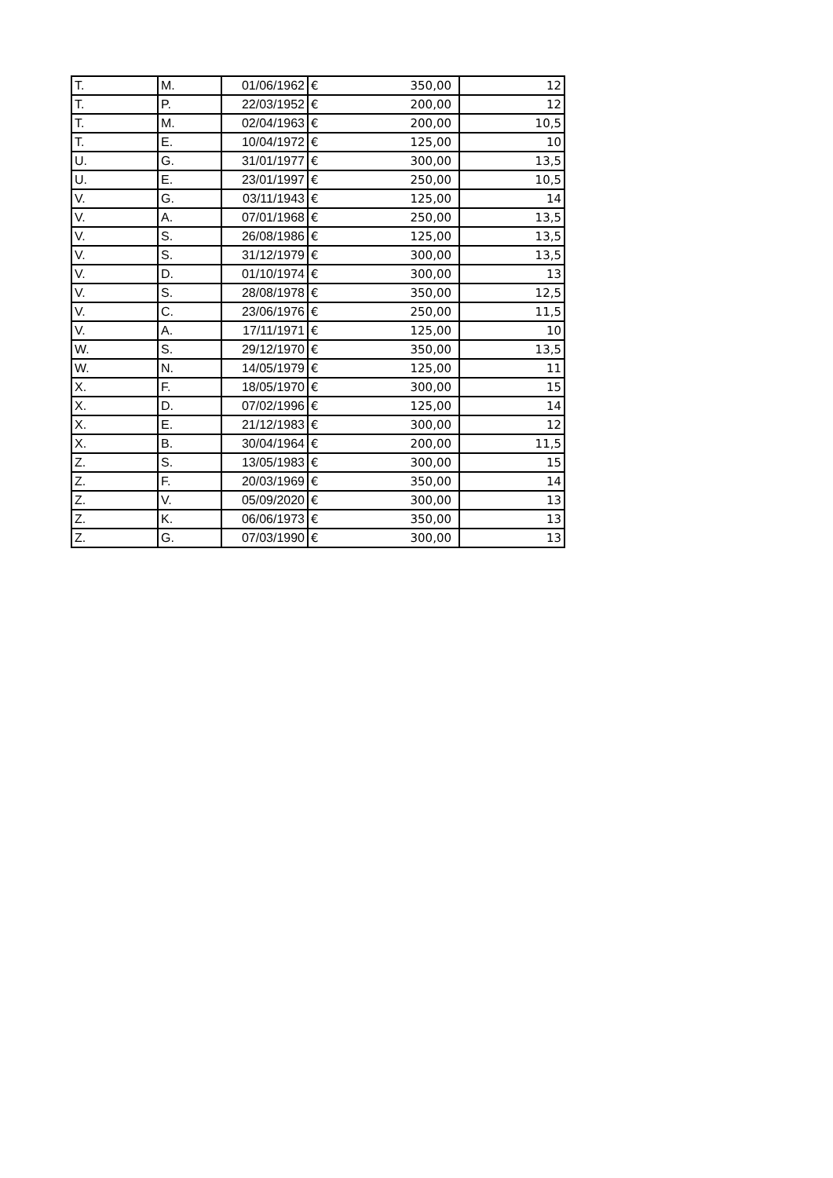| T. | M. | 01/06/1962 | € 350,00 | 12 |
| T. | P. | 22/03/1952 | € 200,00 | 12 |
| T. | M. | 02/04/1963 | € 200,00 | 10,5 |
| T. | E. | 10/04/1972 | € 125,00 | 10 |
| U. | G. | 31/01/1977 | € 300,00 | 13,5 |
| U. | E. | 23/01/1997 | € 250,00 | 10,5 |
| V. | G. | 03/11/1943 | € 125,00 | 14 |
| V. | A. | 07/01/1968 | € 250,00 | 13,5 |
| V. | S. | 26/08/1986 | € 125,00 | 13,5 |
| V. | S. | 31/12/1979 | € 300,00 | 13,5 |
| V. | D. | 01/10/1974 | € 300,00 | 13 |
| V. | S. | 28/08/1978 | € 350,00 | 12,5 |
| V. | C. | 23/06/1976 | € 250,00 | 11,5 |
| V. | A. | 17/11/1971 | € 125,00 | 10 |
| W. | S. | 29/12/1970 | € 350,00 | 13,5 |
| W. | N. | 14/05/1979 | € 125,00 | 11 |
| X. | F. | 18/05/1970 | € 300,00 | 15 |
| X. | D. | 07/02/1996 | € 125,00 | 14 |
| X. | E. | 21/12/1983 | € 300,00 | 12 |
| X. | B. | 30/04/1964 | € 200,00 | 11,5 |
| Z. | S. | 13/05/1983 | € 300,00 | 15 |
| Z. | F. | 20/03/1969 | € 350,00 | 14 |
| Z. | V. | 05/09/2020 | € 300,00 | 13 |
| Z. | K. | 06/06/1973 | € 350,00 | 13 |
| Z. | G. | 07/03/1990 | € 300,00 | 13 |